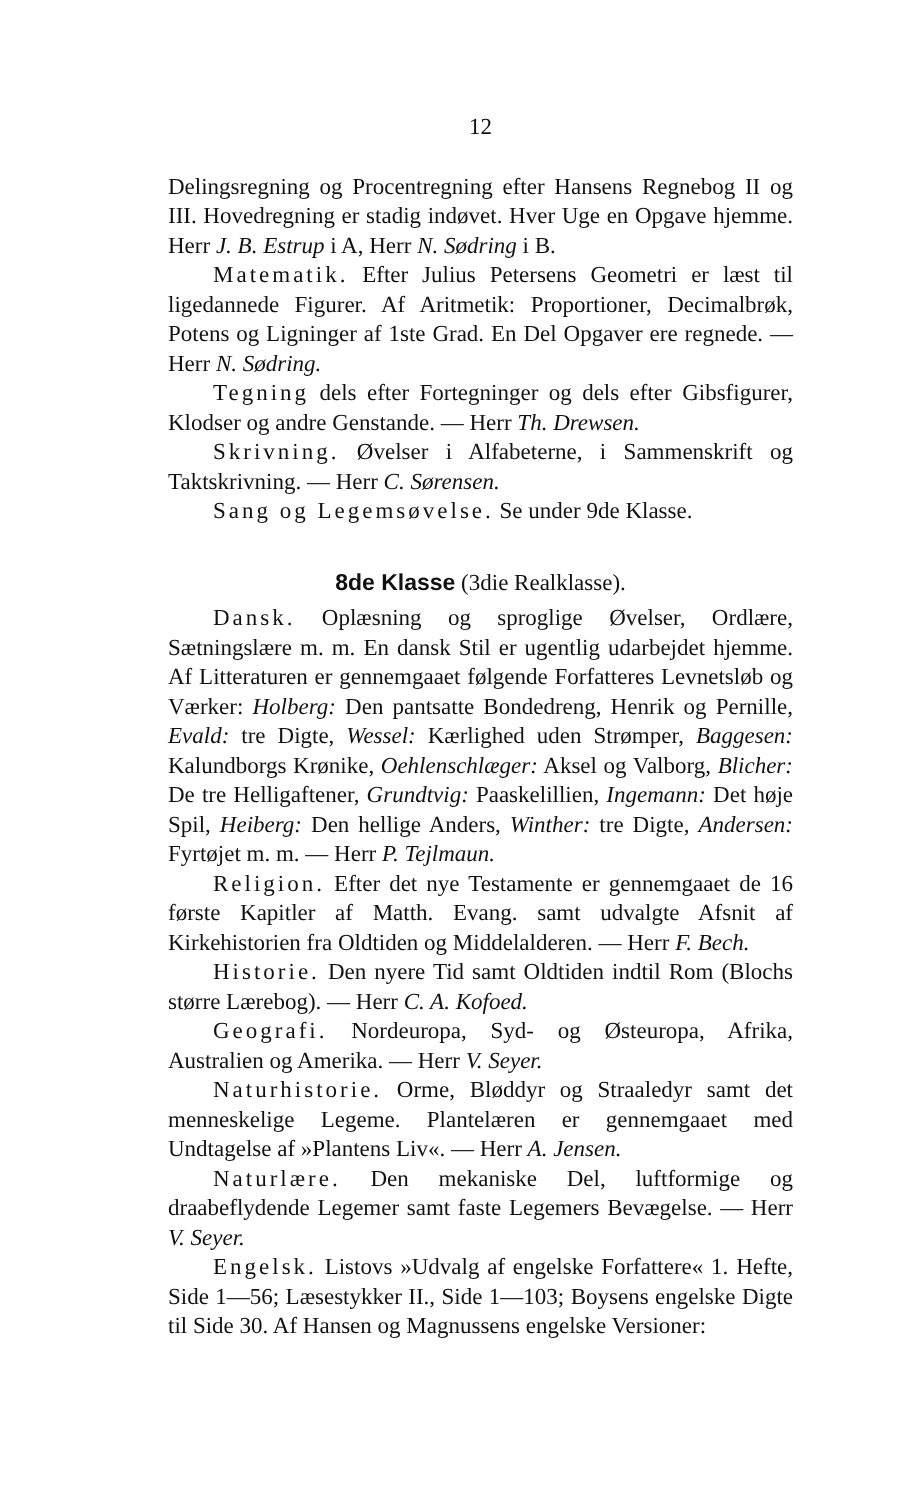12
Delingsregning og Procentregning efter Hansens Regnebog II og III. Hovedregning er stadig indøvet. Hver Uge en Opgave hjemme. Herr J. B. Estrup i A, Herr N. Sødring i B.
Matematik. Efter Julius Petersens Geometri er læst til ligedannede Figurer. Af Aritmetik: Proportioner, Decimalbrøk, Potens og Ligninger af 1ste Grad. En Del Opgaver ere regnede. — Herr N. Sødring.
Tegning dels efter Fortegninger og dels efter Gibsfigurer, Klodser og andre Genstande. — Herr Th. Drewsen.
Skrivning. Øvelser i Alfabeterne, i Sammenskrift og Taktskrivning. — Herr C. Sørensen.
Sang og Legemsøvelse. Se under 9de Klasse.
8de Klasse (3die Realklasse).
Dansk. Oplæsning og sproglige Øvelser, Ordlære, Sætningslære m. m. En dansk Stil er ugentlig udarbejdet hjemme. Af Litteraturen er gennemgaaet følgende Forfatteres Levnetsløb og Værker: Holberg: Den pantsatte Bondedreng, Henrik og Pernille, Evald: tre Digte, Wessel: Kærlighed uden Strømper, Baggesen: Kalundborgs Krønike, Oehlenschlæger: Aksel og Valborg, Blicher: De tre Helligaftener, Grundtvig: Paaskelillien, Ingemann: Det høje Spil, Heiberg: Den hellige Anders, Winther: tre Digte, Andersen: Fyrtøjet m. m. — Herr P. Tejlmaun.
Religion. Efter det nye Testamente er gennemgaaet de 16 første Kapitler af Matth. Evang. samt udvalgte Afsnit af Kirkehistorien fra Oldtiden og Middelalderen. — Herr F. Bech.
Historie. Den nyere Tid samt Oldtiden indtil Rom (Blochs større Lærebog). — Herr C. A. Kofoed.
Geografi. Nordeuropa, Syd- og Østeuropa, Afrika, Australien og Amerika. — Herr V. Seyer.
Naturhistorie. Orme, Bløddyr og Straaledyr samt det menneskelige Legeme. Plantelæren er gennemgaaet med Undtagelse af »Plantens Liv«. — Herr A. Jensen.
Naturlære. Den mekaniske Del, luftformige og draabeflydende Legemer samt faste Legemers Bevægelse. — Herr V. Seyer.
Engelsk. Listovs »Udvalg af engelske Forfattere« 1. Hefte, Side 1—56; Læsestykker II., Side 1—103; Boysens engelske Digte til Side 30. Af Hansen og Magnussens engelske Versioner: